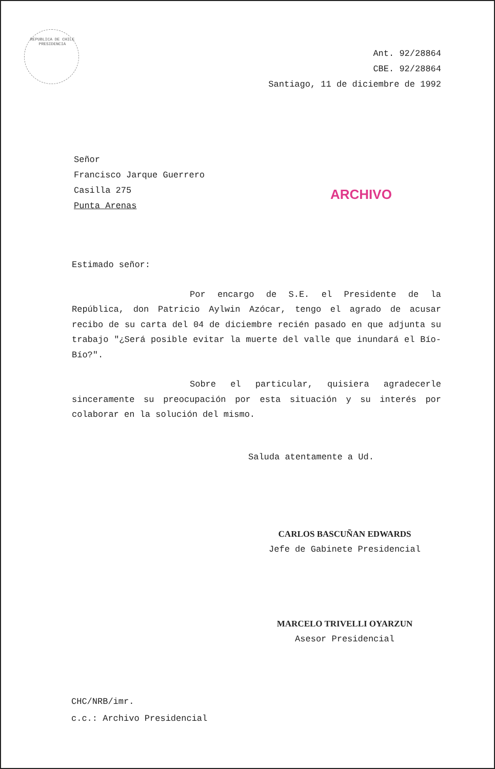REPUBLICA DE CHILE PRESIDENCIA
Ant. 92/28864
CBE. 92/28864
Santiago, 11 de diciembre de 1992
Señor
Francisco Jarque Guerrero
Casilla 275
Punta Arenas
ARCHIVO
Estimado señor:
Por encargo de S.E. el Presidente de la República, don Patricio Aylwin Azócar, tengo el agrado de acusar recibo de su carta del 04 de diciembre recién pasado en que adjunta su trabajo "¿Será posible evitar la muerte del valle que inundará el Bío-Bío?".
Sobre el particular, quisiera agradecerle sinceramente su preocupación por esta situación y su interés por colaborar en la solución del mismo.
Saluda atentamente a Ud.
CARLOS BASCUÑAN EDWARDS
Jefe de Gabinete Presidencial
MARCELO TRIVELLI OYARZUN
Asesor Presidencial
CHC/NRB/imr.
c.c.: Archivo Presidencial